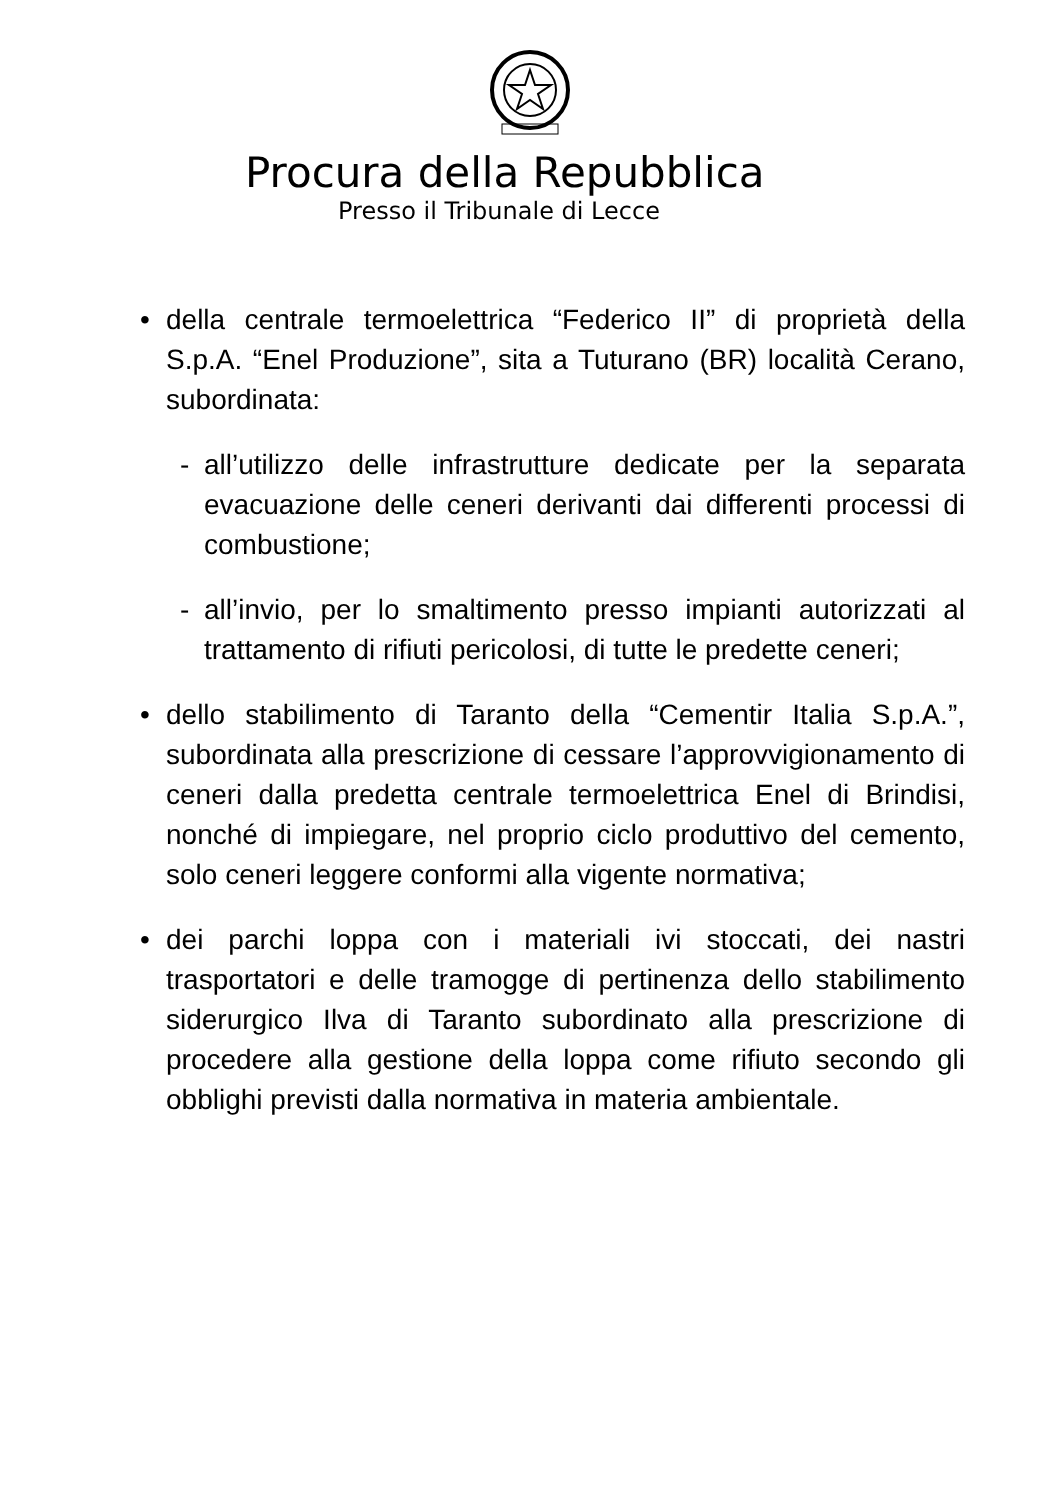Procura della Repubblica
Presso il Tribunale di Lecce
• della centrale termoelettrica “Federico II” di proprietà della S.p.A. “Enel Produzione”, sita a Tuturano (BR) località Cerano, subordinata:
- all’utilizzo delle infrastrutture dedicate per la separata evacuazione delle ceneri derivanti dai differenti processi di combustione;
- all’invio, per lo smaltimento presso impianti autorizzati al trattamento di rifiuti pericolosi, di tutte le predette ceneri;
• dello stabilimento di Taranto della “Cementir Italia S.p.A.”, subordinata alla prescrizione di cessare l’approvvigionamento di ceneri dalla predetta centrale termoelettrica Enel di Brindisi, nonché di impiegare, nel proprio ciclo produttivo del cemento, solo ceneri leggere conformi alla vigente normativa;
• dei parchi loppa con i materiali ivi stoccati, dei nastri trasportatori e delle tramogge di pertinenza dello stabilimento siderurgico Ilva di Taranto subordinato alla prescrizione di procedere alla gestione della loppa come rifiuto secondo gli obblighi previsti dalla normativa in materia ambientale.